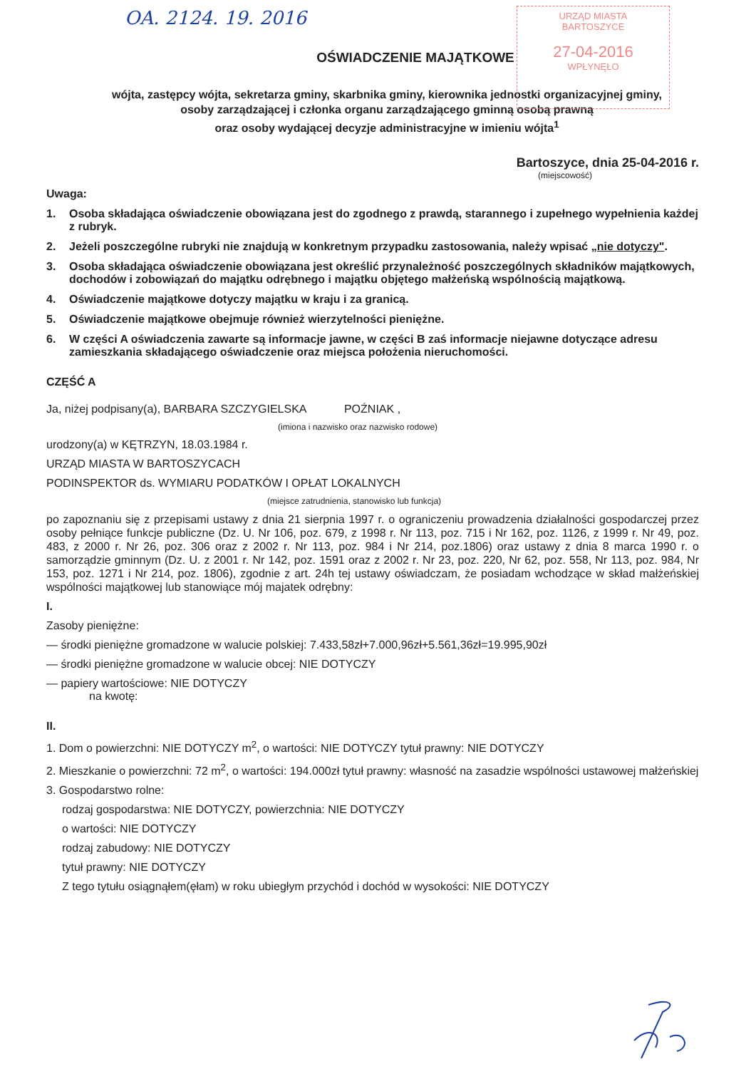OA. 2124. 19. 2016
URZĄD MIASTA
BARTOSZYCE
27-04-2016
WPŁYNĘŁO
OŚWIADCZENIE MAJĄTKOWE
wójta, zastępcy wójta, sekretarza gminy, skarbnika gminy, kierownika jednostki organizacyjnej gminy,
osoby zarządzającej i członka organu zarządzającego gminną osobą prawną
oraz osoby wydającej decyzje administracyjne w imieniu wójta<sup>1</sup>
Bartoszyce, dnia 25-04-2016 r.
(miejscowość)
Uwaga:
1. Osoba składająca oświadczenie obowiązana jest do zgodnego z prawdą, starannego i zupełnego wypełnienia każdej z rubryk.
2. Jeżeli poszczególne rubryki nie znajdują w konkretnym przypadku zastosowania, należy wpisać „nie dotyczy".
3. Osoba składająca oświadczenie obowiązana jest określić przynależność poszczególnych składników majątkowych, dochodów i zobowiązań do majątku odrębnego i majątku objętego małżeńską wspólnością majątkową.
4. Oświadczenie majątkowe dotyczy majątku w kraju i za granicą.
5. Oświadczenie majątkowe obejmuje również wierzytelności pieniężne.
6. W części A oświadczenia zawarte są informacje jawne, w części B zaś informacje niejawne dotyczące adresu zamieszkania składającego oświadczenie oraz miejsca położenia nieruchomości.
CZĘŚĆ A
Ja, niżej podpisany(a), BARBARA SZCZYGIELSKA POŹNIAK ,
(imiona i nazwisko oraz nazwisko rodowe)
urodzony(a) w KĘTRZYN, 18.03.1984 r.
URZĄD MIASTA W BARTOSZYCACH
PODINSPEKTOR ds. WYMIARU PODATKÓW I OPŁAT LOKALNYCH
(miejsce zatrudnienia, stanowisko lub funkcja)
po zapoznaniu się z przepisami ustawy z dnia 21 sierpnia 1997 r. o ograniczeniu prowadzenia działalności gospodarczej przez osoby pełniące funkcje publiczne (Dz. U. Nr 106, poz. 679, z 1998 r. Nr 113, poz. 715 i Nr 162, poz. 1126, z 1999 r. Nr 49, poz. 483, z 2000 r. Nr 26, poz. 306 oraz z 2002 r. Nr 113, poz. 984 i Nr 214, poz.1806) oraz ustawy z dnia 8 marca 1990 r. o samorządzie gminnym (Dz. U. z 2001 r. Nr 142, poz. 1591 oraz z 2002 r. Nr 23, poz. 220, Nr 62, poz. 558, Nr 113, poz. 984, Nr 153, poz. 1271 i Nr 214, poz. 1806), zgodnie z art. 24h tej ustawy oświadczam, że posiadam wchodzące w skład małżeńskiej wspólności majątkowej lub stanowiące mój majatek odrębny:
I.
Zasoby pieniężne:
— środki pieniężne gromadzone w walucie polskiej: 7.433,58zł+7.000,96zł+5.561,36zł=19.995,90zł
— środki pieniężne gromadzone w walucie obcej: NIE DOTYCZY
— papiery wartościowe: NIE DOTYCZY
na kwotę:
II.
1. Dom o powierzchni: NIE DOTYCZY m<sup>2</sup>, o wartości: NIE DOTYCZY tytuł prawny: NIE DOTYCZY
2. Mieszkanie o powierzchni: 72 m<sup>2</sup>, o wartości: 194.000zł tytuł prawny: własność na zasadzie wspólności ustawowej małżeńskiej
3. Gospodarstwo rolne:
rodzaj gospodarstwa: NIE DOTYCZY, powierzchnia: NIE DOTYCZY
o wartości: NIE DOTYCZY
rodzaj zabudowy: NIE DOTYCZY
tytuł prawny: NIE DOTYCZY
Z tego tytułu osiągnąłem(ęłam) w roku ubiegłym przychód i dochód w wysokości: NIE DOTYCZY